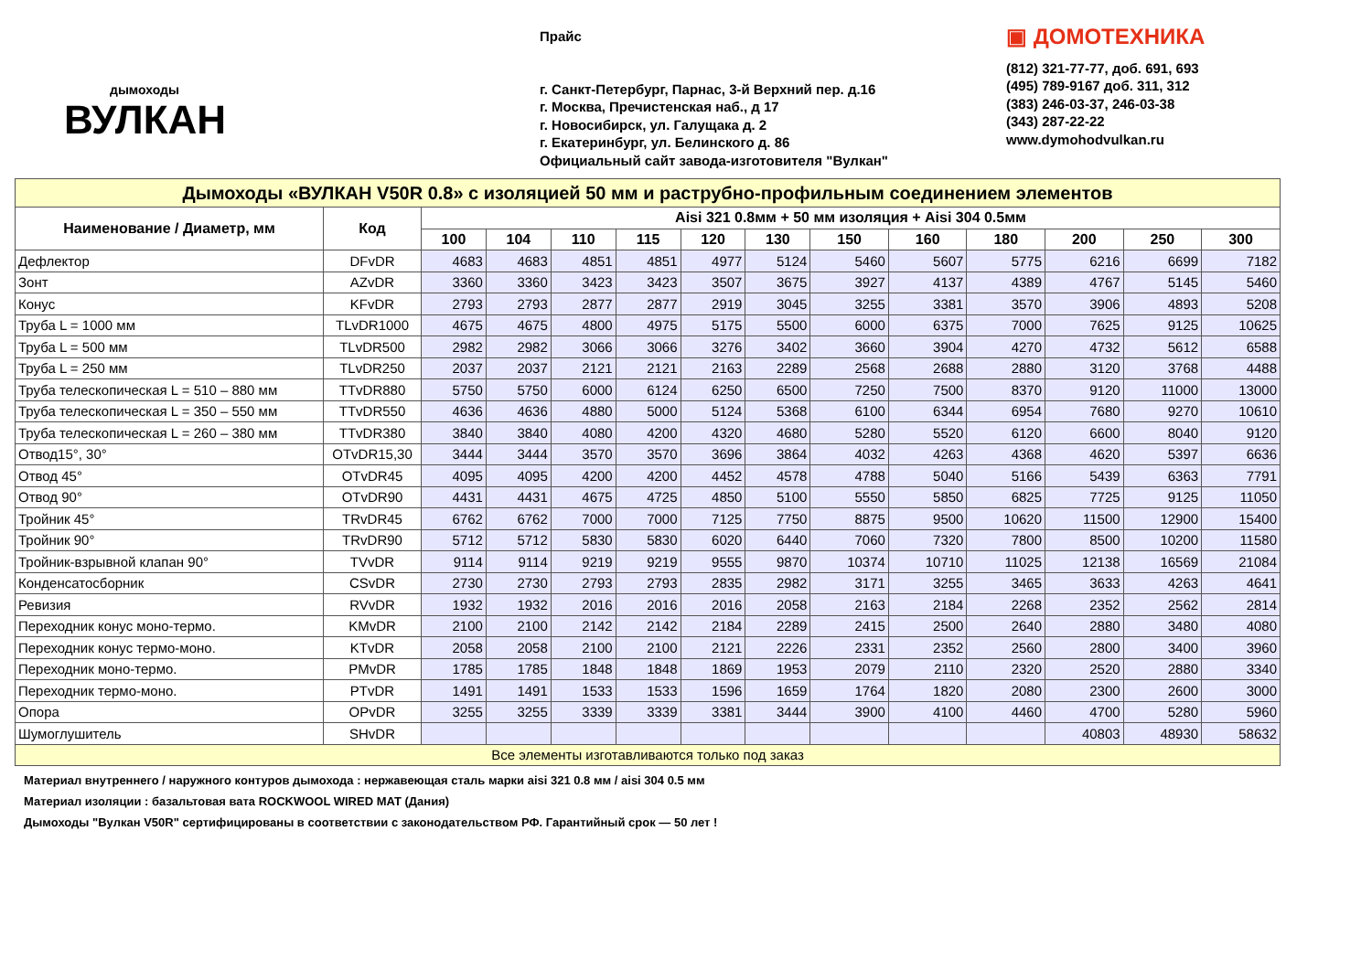дымоходы
ВУЛКАН
Прайс
г. Санкт-Петербург, Парнас, 3-й Верхний пер. д.16
г. Москва, Пречистенская наб., д 17
г. Новосибирск, ул. Галущака д. 2
г. Екатеринбург, ул. Белинского д. 86
Официальный сайт завода-изготовителя "Вулкан"
▣ ДОМОТЕХНИКА
(812) 321-77-77, доб. 691, 693
(495) 789-9167 доб. 311, 312
(383) 246-03-37, 246-03-38
(343) 287-22-22
www.dymohodvulkan.ru
| Дымоходы «ВУЛКАН V50R 0.8» с изоляцией 50 мм и раструбно-профильным соединением элементов | | | | | | | | | | | | | |
| Наименование / Диаметр, мм | Код | Aisi 321 0.8мм + 50 мм изоляция + Aisi 304 0.5мм | | | | | | | | | | | |
| | | 100 | 104 | 110 | 115 | 120 | 130 | 150 | 160 | 180 | 200 | 250 | 300 |
| Дефлектор | DFvDR | 4683 | 4683 | 4851 | 4851 | 4977 | 5124 | 5460 | 5607 | 5775 | 6216 | 6699 | 7182 |
| Зонт | AZvDR | 3360 | 3360 | 3423 | 3423 | 3507 | 3675 | 3927 | 4137 | 4389 | 4767 | 5145 | 5460 |
| Конус | KFvDR | 2793 | 2793 | 2877 | 2877 | 2919 | 3045 | 3255 | 3381 | 3570 | 3906 | 4893 | 5208 |
| Труба L = 1000 мм | TLvDR1000 | 4675 | 4675 | 4800 | 4975 | 5175 | 5500 | 6000 | 6375 | 7000 | 7625 | 9125 | 10625 |
| Труба L = 500 мм | TLvDR500 | 2982 | 2982 | 3066 | 3066 | 3276 | 3402 | 3660 | 3904 | 4270 | 4732 | 5612 | 6588 |
| Труба L = 250 мм | TLvDR250 | 2037 | 2037 | 2121 | 2121 | 2163 | 2289 | 2568 | 2688 | 2880 | 3120 | 3768 | 4488 |
| Труба телескопическая L = 510 – 880 мм | TTvDR880 | 5750 | 5750 | 6000 | 6124 | 6250 | 6500 | 7250 | 7500 | 8370 | 9120 | 11000 | 13000 |
| Труба телескопическая L = 350 – 550 мм | TTvDR550 | 4636 | 4636 | 4880 | 5000 | 5124 | 5368 | 6100 | 6344 | 6954 | 7680 | 9270 | 10610 |
| Труба телескопическая L = 260 – 380 мм | TTvDR380 | 3840 | 3840 | 4080 | 4200 | 4320 | 4680 | 5280 | 5520 | 6120 | 6600 | 8040 | 9120 |
| Отвод15°, 30° | OTvDR15,30 | 3444 | 3444 | 3570 | 3570 | 3696 | 3864 | 4032 | 4263 | 4368 | 4620 | 5397 | 6636 |
| Отвод 45° | OTvDR45 | 4095 | 4095 | 4200 | 4200 | 4452 | 4578 | 4788 | 5040 | 5166 | 5439 | 6363 | 7791 |
| Отвод 90° | OTvDR90 | 4431 | 4431 | 4675 | 4725 | 4850 | 5100 | 5550 | 5850 | 6825 | 7725 | 9125 | 11050 |
| Тройник 45° | TRvDR45 | 6762 | 6762 | 7000 | 7000 | 7125 | 7750 | 8875 | 9500 | 10620 | 11500 | 12900 | 15400 |
| Тройник 90° | TRvDR90 | 5712 | 5712 | 5830 | 5830 | 6020 | 6440 | 7060 | 7320 | 7800 | 8500 | 10200 | 11580 |
| Тройник-взрывной клапан 90° | TVvDR | 9114 | 9114 | 9219 | 9219 | 9555 | 9870 | 10374 | 10710 | 11025 | 12138 | 16569 | 21084 |
| Конденсатосборник | CSvDR | 2730 | 2730 | 2793 | 2793 | 2835 | 2982 | 3171 | 3255 | 3465 | 3633 | 4263 | 4641 |
| Ревизия | RVvDR | 1932 | 1932 | 2016 | 2016 | 2016 | 2058 | 2163 | 2184 | 2268 | 2352 | 2562 | 2814 |
| Переходник конус моно-термо. | KMvDR | 2100 | 2100 | 2142 | 2142 | 2184 | 2289 | 2415 | 2500 | 2640 | 2880 | 3480 | 4080 |
| Переходник конус термо-моно. | KTvDR | 2058 | 2058 | 2100 | 2100 | 2121 | 2226 | 2331 | 2352 | 2560 | 2800 | 3400 | 3960 |
| Переходник моно-термо. | PMvDR | 1785 | 1785 | 1848 | 1848 | 1869 | 1953 | 2079 | 2110 | 2320 | 2520 | 2880 | 3340 |
| Переходник термо-моно. | PTvDR | 1491 | 1491 | 1533 | 1533 | 1596 | 1659 | 1764 | 1820 | 2080 | 2300 | 2600 | 3000 |
| Опора | OPvDR | 3255 | 3255 | 3339 | 3339 | 3381 | 3444 | 3900 | 4100 | 4460 | 4700 | 5280 | 5960 |
| Шумоглушитель | SHvDR | | | | | | | | | | 40803 | 48930 | 58632 |
| Все элементы изготавливаются только под заказ | | | | | | | | | | | | | |
Материал внутреннего / наружного контуров дымохода : нержавеющая сталь марки aisi 321 0.8 мм / aisi 304 0.5 мм
Материал изоляции : базальтовая вата ROCKWOOL WIRED MAT (Дания)
Дымоходы "Вулкан V50R" сертифицированы в соответствии с законодательством РФ. Гарантийный срок — 50 лет !